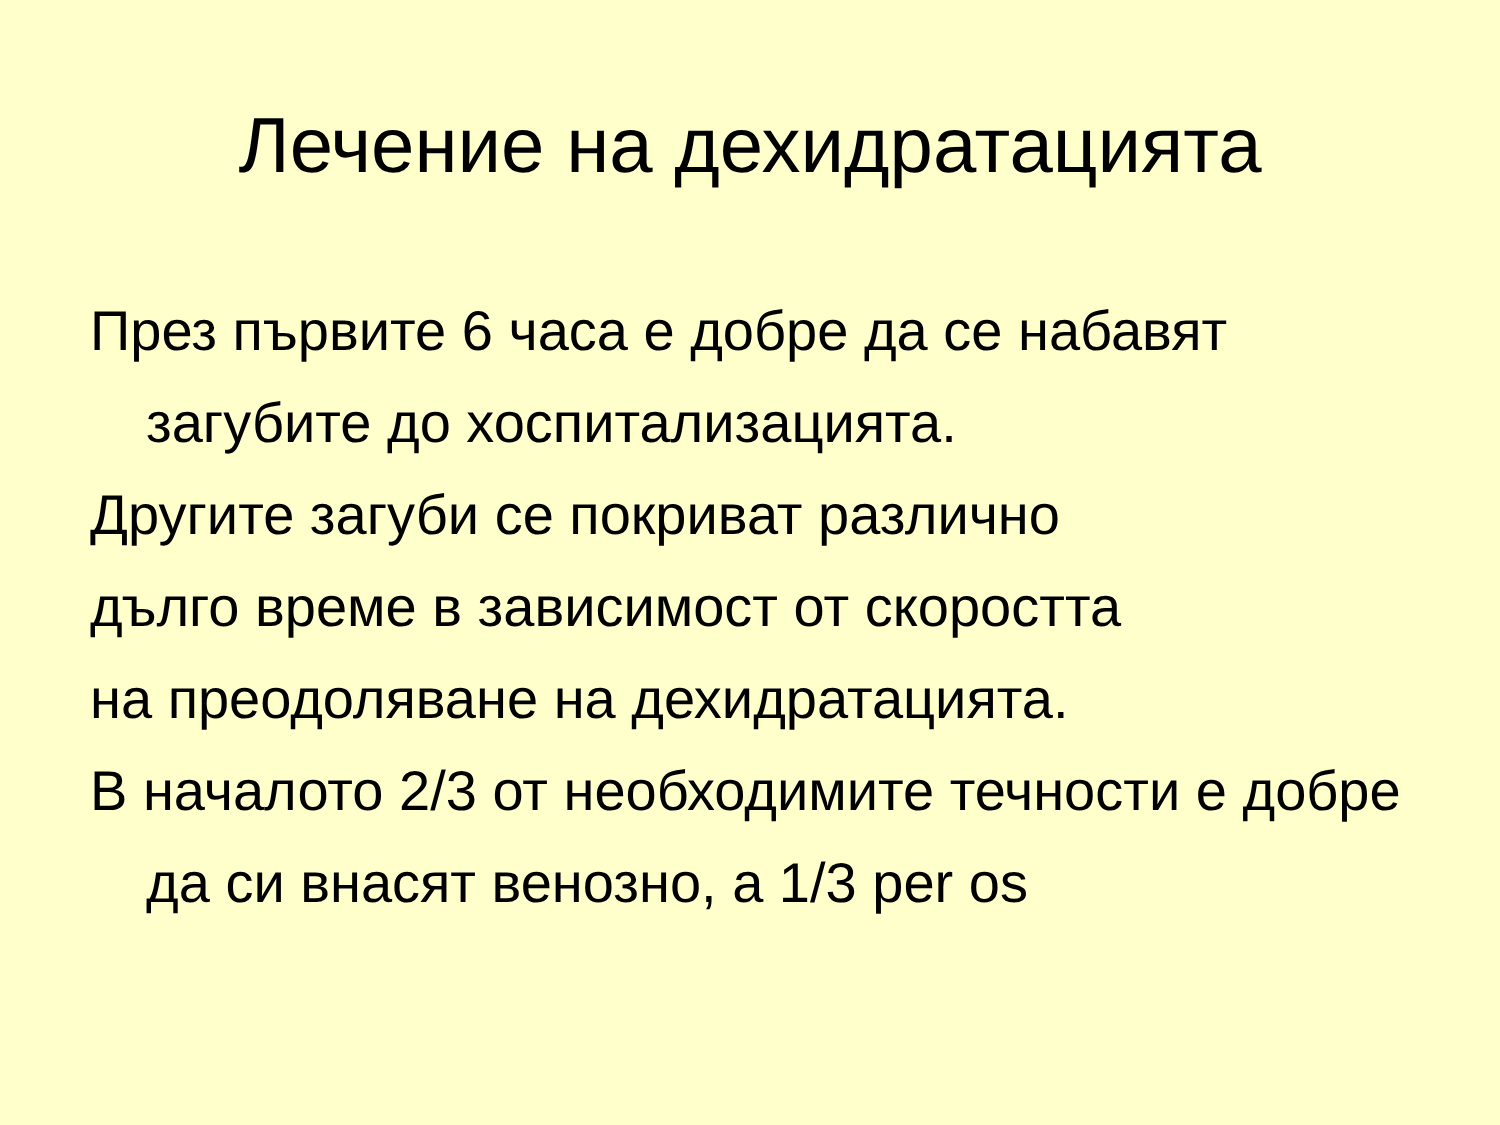Лечение на дехидратацията
През първите 6 часа е добре да се набавят загубите до хоспитализацията.
Другите загуби се покриват различно
дълго време в зависимост от скоростта
на преодоляване на дехидратацията.
В началото 2/3 от необходимите течности е добре да си внасят венозно, а 1/3 per os